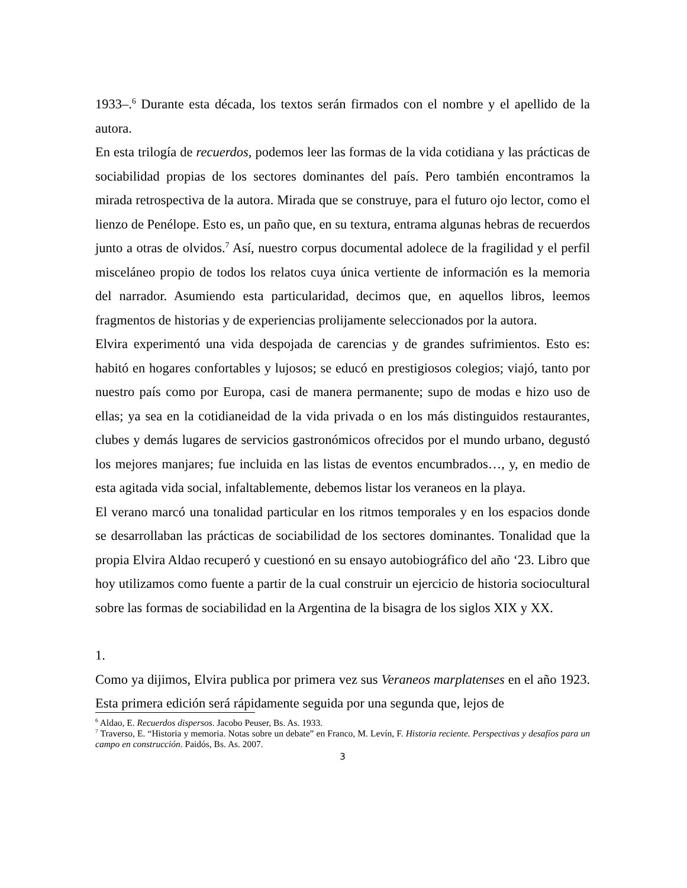1933–.<sup>6</sup> Durante esta década, los textos serán firmados con el nombre y el apellido de la autora.
En esta trilogía de recuerdos, podemos leer las formas de la vida cotidiana y las prácticas de sociabilidad propias de los sectores dominantes del país. Pero también encontramos la mirada retrospectiva de la autora. Mirada que se construye, para el futuro ojo lector, como el lienzo de Penélope. Esto es, un paño que, en su textura, entrama algunas hebras de recuerdos junto a otras de olvidos.<sup>7</sup> Así, nuestro corpus documental adolece de la fragilidad y el perfil misceláneo propio de todos los relatos cuya única vertiente de información es la memoria del narrador. Asumiendo esta particularidad, decimos que, en aquellos libros, leemos fragmentos de historias y de experiencias prolijamente seleccionados por la autora.
Elvira experimentó una vida despojada de carencias y de grandes sufrimientos. Esto es: habitó en hogares confortables y lujosos; se educó en prestigiosos colegios; viajó, tanto por nuestro país como por Europa, casi de manera permanente; supo de modas e hizo uso de ellas; ya sea en la cotidianeidad de la vida privada o en los más distinguidos restaurantes, clubes y demás lugares de servicios gastronómicos ofrecidos por el mundo urbano, degustó los mejores manjares; fue incluida en las listas de eventos encumbrados…, y, en medio de esta agitada vida social, infaltablemente, debemos listar los veraneos en la playa.
El verano marcó una tonalidad particular en los ritmos temporales y en los espacios donde se desarrollaban las prácticas de sociabilidad de los sectores dominantes. Tonalidad que la propia Elvira Aldao recuperó y cuestionó en su ensayo autobiográfico del año ‘23. Libro que hoy utilizamos como fuente a partir de la cual construir un ejercicio de historia sociocultural sobre las formas de sociabilidad en la Argentina de la bisagra de los siglos XIX y XX.
1.
Como ya dijimos, Elvira publica por primera vez sus Veraneos marplatenses en el año 1923. Esta primera edición será rápidamente seguida por una segunda que, lejos de
<sup>6</sup> Aldao, E. Recuerdos dispersos. Jacobo Peuser, Bs. As. 1933.
<sup>7</sup> Traverso, E. “Historia y memoria. Notas sobre un debate” en Franco, M. Levín, F. Historia reciente. Perspectivas y desafíos para un campo en construcción. Paidós, Bs. As. 2007.
3